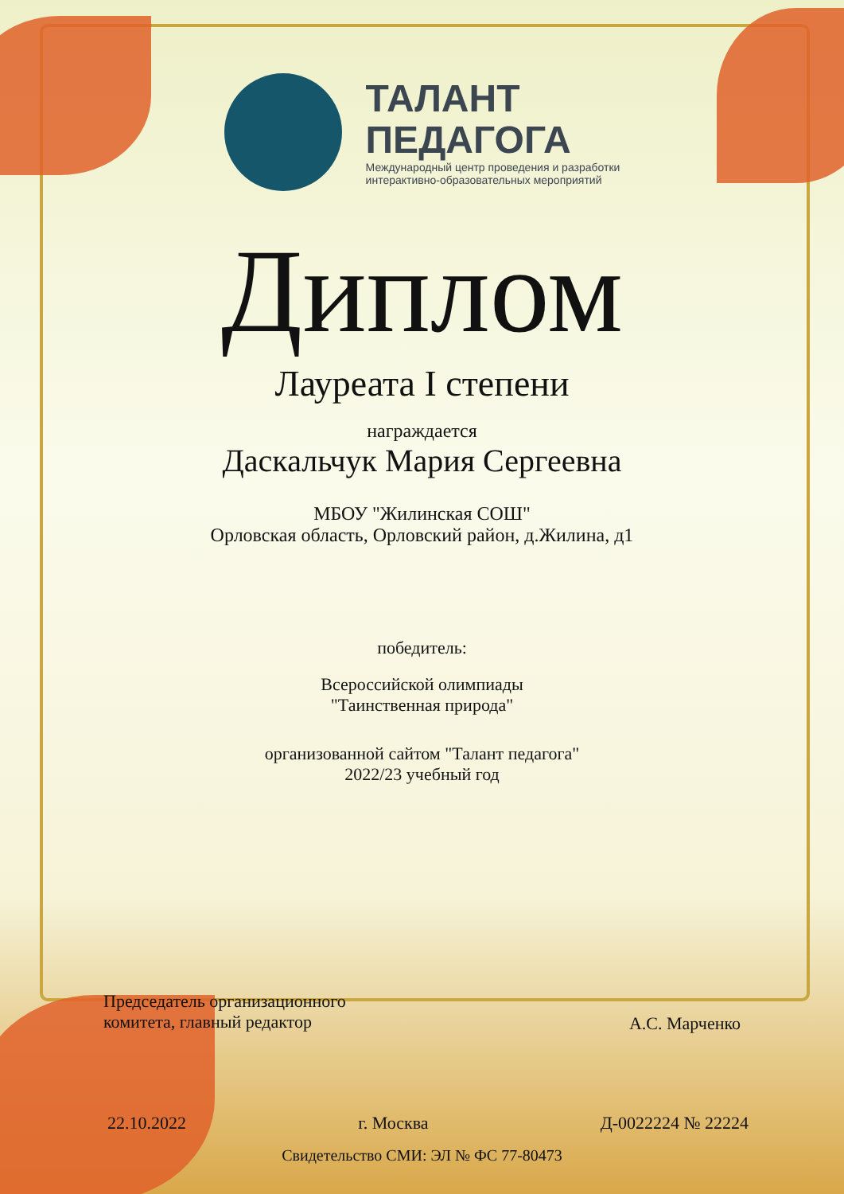ТАЛАНТ
ПЕДАГОГА
Международный центр проведения и разработки
интерактивно-образовательных мероприятий
Диплом
Лауреата I степени
награждается
Даскальчук Мария Сергеевна
МБОУ "Жилинская СОШ"
Орловская область, Орловский район, д.Жилина, д1
победитель:
Всероссийской олимпиады
"Таинственная природа"
организованной сайтом "Талант педагога"
2022/23 учебный год
Председатель организационного
комитета, главный редактор
А.С. Марченко
22.10.2022 г. Москва Д-0022224 № 22224
Свидетельство СМИ: ЭЛ № ФС 77-80473